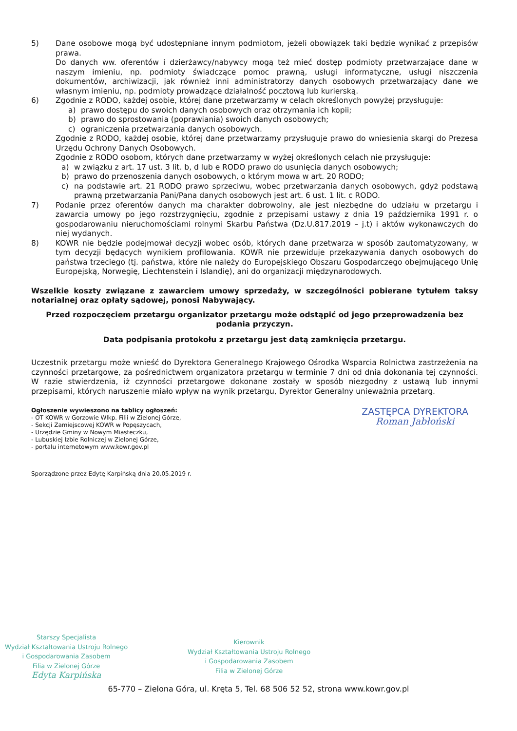5) Dane osobowe mogą być udostępniane innym podmiotom, jeżeli obowiązek taki będzie wynikać z przepisów prawa.
Do danych ww. oferentów i dzierżawcy/nabywcy mogą też mieć dostęp podmioty przetwarzające dane w naszym imieniu, np. podmioty świadczące pomoc prawną, usługi informatyczne, usługi niszczenia dokumentów, archiwizacji, jak również inni administratorzy danych osobowych przetwarzający dane we własnym imieniu, np. podmioty prowadzące działalność pocztową lub kurierską.
6) Zgodnie z RODO, każdej osobie, której dane przetwarzamy w celach określonych powyżej przysługuje:
a) prawo dostępu do swoich danych osobowych oraz otrzymania ich kopii;
b) prawo do sprostowania (poprawiania) swoich danych osobowych;
c) ograniczenia przetwarzania danych osobowych.
Zgodnie z RODO, każdej osobie, której dane przetwarzamy przysługuje prawo do wniesienia skargi do Prezesa Urzędu Ochrony Danych Osobowych.
Zgodnie z RODO osobom, których dane przetwarzamy w wyżej określonych celach nie przysługuje:
a) w związku z art. 17 ust. 3 lit. b, d lub e RODO prawo do usunięcia danych osobowych;
b) prawo do przenoszenia danych osobowych, o którym mowa w art. 20 RODO;
c) na podstawie art. 21 RODO prawo sprzeciwu, wobec przetwarzania danych osobowych, gdyż podstawą prawną przetwarzania Pani/Pana danych osobowych jest art. 6 ust. 1 lit. c RODO.
7) Podanie przez oferentów danych ma charakter dobrowolny, ale jest niezbędne do udziału w przetargu i zawarcia umowy po jego rozstrzygnięciu, zgodnie z przepisami ustawy z dnia 19 października 1991 r. o gospodarowaniu nieruchomościami rolnymi Skarbu Państwa (Dz.U.817.2019 – j.t) i aktów wykonawczych do niej wydanych.
8) KOWR nie będzie podejmował decyzji wobec osób, których dane przetwarza w sposób zautomatyzowany, w tym decyzji będących wynikiem profilowania. KOWR nie przewiduje przekazywania danych osobowych do państwa trzeciego (tj. państwa, które nie należy do Europejskiego Obszaru Gospodarczego obejmującego Unię Europejską, Norwegię, Liechtenstein i Islandię), ani do organizacji międzynarodowych.
Wszelkie koszty związane z zawarciem umowy sprzedaży, w szczególności pobierane tytułem taksy notarialnej oraz opłaty sądowej, ponosi Nabywający.
Przed rozpoczęciem przetargu organizator przetargu może odstąpić od jego przeprowadzenia bez podania przyczyn.
Data podpisania protokołu z przetargu jest datą zamknięcia przetargu.
Uczestnik przetargu może wnieść do Dyrektora Generalnego Krajowego Ośrodka Wsparcia Rolnictwa zastrzeżenia na czynności przetargowe, za pośrednictwem organizatora przetargu w terminie 7 dni od dnia dokonania tej czynności. W razie stwierdzenia, iż czynności przetargowe dokonane zostały w sposób niezgodny z ustawą lub innymi przepisami, których naruszenie miało wpływ na wynik przetargu, Dyrektor Generalny unieważnia przetarg.
Ogłoszenie wywieszono na tablicy ogłoszeń:
- OT KOWR w Gorzowie Wlkp. Filii w Zielonej Górze,
- Sekcji Zamiejscowej KOWR w Popęszycach,
- Urzędzie Gminy w Nowym Miasteczku,
- Lubuskiej Izbie Rolniczej w Zielonej Górze,
- portalu internetowym www.kowr.gov.pl
ZASTĘPCA DYREKTORA
Roman Jabłoński
Sporządzone przez Edytę Karpińską dnia 20.05.2019 r.
Starszy Specjalista
Wydział Kształtowania Ustroju Rolnego
i Gospodarowania Zasobem
Filia w Zielonej Górze
Edyta Karpińska
Kierownik
Wydział Kształtowania Ustroju Rolnego
i Gospodarowania Zasobem
Filia w Zielonej Górze
65-770 – Zielona Góra, ul. Kręta 5, Tel. 68 506 52 52, strona www.kowr.gov.pl